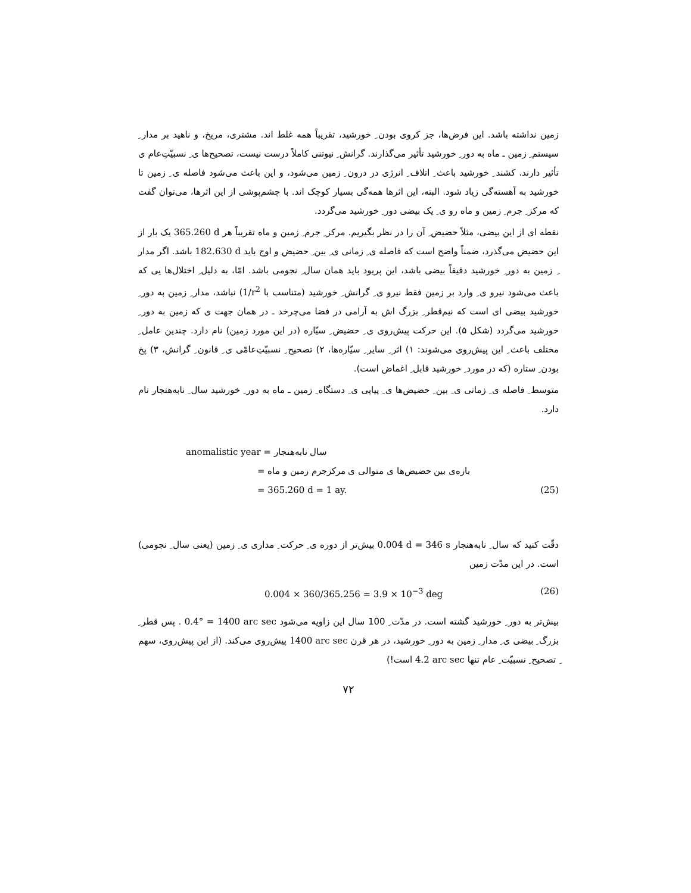زمین نداشته باشد. این فرض‌ها، جز کروی بودن ِ خورشید، تقریباً همه غلط اند. مشتری، مریخ، و ناهید بر مدار ِ سیستم ِ زمین ـ ماه به دور ِ خورشید تأثیر می‌گذارند. گرانش ِ نیوتنی کاملاً درست نیست، تصحیح‌ها ی ِ نسبیّتِ‌عام ی تأثیر دارند. کشند ِ خورشید باعث ِ اتلاف ِ انرژی در درون ِ زمین می‌شود، و این باعث می‌شود فاصله ی ِ زمین تا خورشید به آهسته‌گی زیاد شود. البته، این اثرها همه‌گی بسیار کوچک اند. با چشم‌پوشی از این اثرها، می‌توان گفت که مرکز ِ جرم ِ زمین و ماه رو ی ِ یک بیضی دور ِ خورشید می‌گردد.
نقطه ای از این بیضی، مثلاً حضیض ِ آن را در نظر بگیریم. مرکز ِ جرم ِ زمین و ماه تقریباً هر 365.260 d یک بار از این حضیض می‌گذرد، ضمناً واضح است که فاصله ی ِ زمانی ی ِ بین ِ حضیض و اوج باید 182.630 d باشد. اگر مدار ِ زمین به دور ِ خورشید دقیقاً بیضی باشد، این پریود باید همان سال ِ نجومی باشد. امّا، به دلیل ِ اختلال‌ها یی که باعث می‌شود نیرو ی ِ وارد بر زمین فقط نیرو ی ِ گرانش ِ خورشید (متناسب با 1/r<sup>2</sup>) نباشد، مدار ِ زمین به دور ِ خورشید بیضی ای است که نیم‌قطر ِ بزرگ اش به آرامی در فضا می‌چرخد ـ در همان جهت ی که زمین به دور ِ خورشید می‌گردد (شکل ۵). این حرکت پیش‌روی ی ِ حضیض ِ سیّاره (در این مورد زمین) نام دارد. چندین عامل ِ مختلف باعث ِ این پیش‌روی می‌شوند: ۱) اثر ِ سایر ِ سیّاره‌ها، ۲) تصحیح ِ نسبیّتِ‌عامّی ی ِ قانون ِ گرانش، ۳) پخ بودن ِ ستاره (که در مورد ِ خورشید قابل ِ اغماض است).
متوسط ِ فاصله ی ِ زمانی ی ِ بین ِ حضیض‌ها ی ِ پیاپی ی ِ دستگاه ِ زمین ـ ماه به دور ِ خورشید سال ِ نابه‌هنجار نام دارد.
anomalistic year = سال نابه‌هنجار
= بازه‌ی بین حضیض‌ها ی متوالی ی مرکزجرم زمین و ماه
= 365.260 d = 1 ay. (25)
دقّت کنید که سال ِ نابه‌هنجار 0.004 d = 346 s بیش‌تر از دوره ی ِ حرکت ِ مداری ی ِ زمین (یعنی سال ِ نجومی) است. در این مدّت زمین
0.004 × 360/365.256 ≃ 3.9 × 10<sup>−3</sup> deg (26)
بیش‌تر به دور ِ خورشید گشته است. در مدّت ِ 100 سال این زاویه می‌شود 0.4° = 1400 arc sec . پس قطر ِ بزرگ ِ بیضی ی ِ مدار ِ زمین به دور ِ خورشید، در هر قرن 1400 arc sec پیش‌روی می‌کند. (از این پیش‌روی، سهم ِ تصحیح ِ نسبیّت ِ عام تنها 4.2 arc sec است!)
۷۲